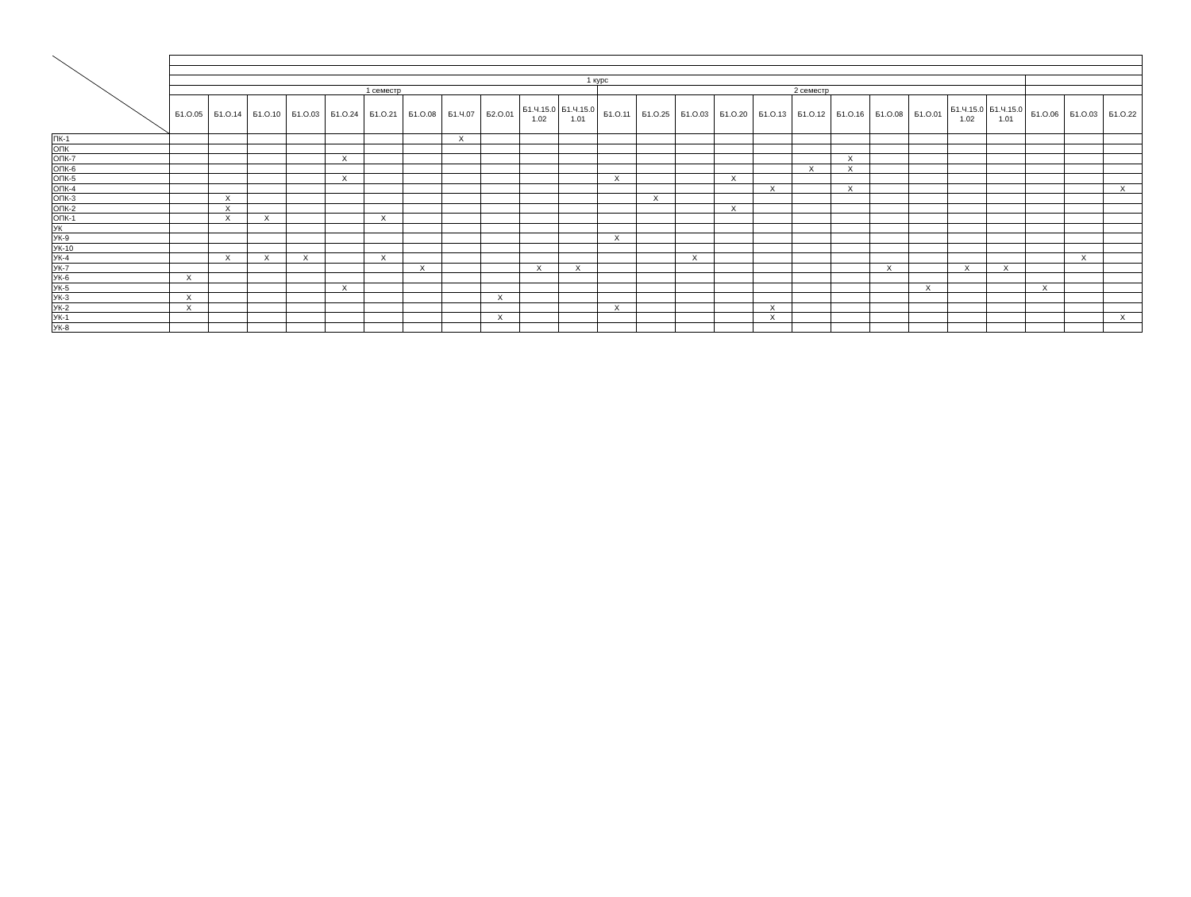| | 1 курс | | | | | | | | | | | | | | | | | | | | | | | | |
| --- | --- | --- | --- | --- | --- | --- | --- | --- | --- | --- | --- | --- | --- | --- | --- | --- | --- | --- | --- | --- | --- | --- | --- | --- | --- |
| | 1 семестр | | | | | | | | | | | 2 семестр | | | | | | | | | | | | | |
| | Б1.О.05 | Б1.О.14 | Б1.О.10 | Б1.О.03 | Б1.О.24 | Б1.О.21 | Б1.О.08 | Б1.Ч.07 | Б2.О.01 | Б1.Ч.15.0 1.02 | Б1.Ч.15.0 1.01 | Б1.О.11 | Б1.О.25 | Б1.О.03 | Б1.О.20 | Б1.О.13 | Б1.О.12 | Б1.О.16 | Б1.О.08 | Б1.О.01 | Б1.Ч.15.0 1.02 | Б1.Ч.15.0 1.01 | Б1.О.06 | Б1.О.03 | Б1.О.22 |
| ПК-1 | | | | | | | | X | | | | | | | | | | | | | | | | | |
| ОПК | | | | | | | | | | | | | | | | | | | | | | | | | |
| ОПК-7 | | | | | X | | | | | | | | | | | | | X | | | | | | | |
| ОПК-6 | | | | | | | | | | | | | | | | | X | X | | | | | | | |
| ОПК-5 | | | | | X | | | | | | | X | | | X | | | | | | | | | | |
| ОПК-4 | | | | | | | | | | | | | | | | X | | X | | | | | | | X |
| ОПК-3 | | X | | | | | | | | | | | X | | | | | | | | | | | | |
| ОПК-2 | | X | | | | | | | | | | | | | X | | | | | | | | | | |
| ОПК-1 | | X | X | | | X | | | | | | | | | | | | | | | | | | | |
| УК | | | | | | | | | | | | | | | | | | | | | | | | | |
| УК-9 | | | | | | | | | | | | X | | | | | | | | | | | | | |
| УК-10 | | | | | | | | | | | | | | | | | | | | | | | | | |
| УК-4 | | X | X | X | | X | | | | | | | | X | | | | | | | | | | X | |
| УК-7 | | | | | | | X | | | X | X | | | | | | | | X | | X | X | | | |
| УК-6 | X | | | | | | | | | | | | | | | | | | | | | | | | |
| УК-5 | | | | | X | | | | | | | | | | | | | | | X | | | X | | |
| УК-3 | X | | | | | | | | X | | | | | | | | | | | | | | | | |
| УК-2 | X | | | | | | | | | | | X | | | | X | | | | | | | | | |
| УК-1 | | | | | | | | | X | | | | | | | X | | | | | | | | | X |
| УК-8 | | | | | | | | | | | | | | | | | | | | | | | | | |